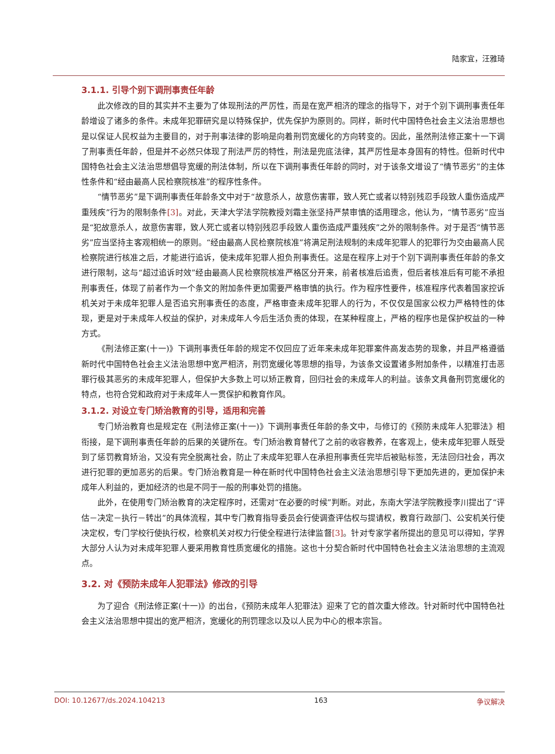陆家宜，汪雅琦
3.1.1. 引导个别下调刑事责任年龄
此次修改的目的其实并不主要为了体现刑法的严厉性，而是在宽严相济的理念的指导下，对于个别下调刑事责任年龄增设了诸多的条件。未成年犯罪研究是以特殊保护，优先保护为原则的。同样，新时代中国特色社会主义法治思想也是以保证人民权益为主要目的，对于刑事法律的影响是向着刑罚宽缓化的方向转变的。因此，虽然刑法修正案十一下调了刑事责任年龄，但是并不必然只体现了刑法严厉的特性，刑法是兜底法律，其严厉性是本身固有的特性。但新时代中国特色社会主义法治思想倡导宽缓的刑法体制，所以在下调刑事责任年龄的同时，对于该条文增设了“情节恶劣”的主体性条件和“经由最高人民检察院核准”的程序性条件。
“情节恶劣”是下调刑事责任年龄条文中对于“故意杀人，故意伤害罪，致人死亡或者以特别残忍手段致人重伤造成严重残疾”行为的限制条件[3]。对此，天津大学法学院教授刘霜主张坚持严禁审慎的适用理念，他认为，“情节恶劣”应当是“犯故意杀人，故意伤害罪，致人死亡或者以特别残忍手段致人重伤造成严重残疾”之外的限制条件。对于是否“情节恶劣”应当坚持主客观相统一的原则。“经由最高人民检察院核准”将满足刑法规制的未成年犯罪人的犯罪行为交由最高人民检察院进行核准之后，才能进行追诉，使未成年犯罪人担负刑事责任。这是在程序上对于个别下调刑事责任年龄的条文进行限制，这与“超过追诉时效”经由最高人民检察院核准严格区分开来，前者核准后追责，但后者核准后有可能不承担刑事责任，体现了前者作为一个条文的附加条件更加需要严格审慎的执行。作为程序性要件，核准程序代表着国家控诉机关对于未成年犯罪人是否追究刑事责任的态度，严格审查未成年犯罪人的行为，不仅仅是国家公权力严格特性的体现，更是对于未成年人权益的保护，对未成年人今后生活负责的体现，在某种程度上，严格的程序也是保护权益的一种方式。
《刑法修正案(十一)》下调刑事责任年龄的规定不仅回应了近年来未成年犯罪案件高发态势的现象，并且严格遵循新时代中国特色社会主义法治思想中宽严相济，刑罚宽缓化等思想的指导，为该条文设置诸多附加条件，以精准打击恶罪行极其恶劣的未成年犯罪人，但保护大多数上可以矫正教育，回归社会的未成年人的利益。该条文具备刑罚宽缓化的特点，也符合党和政府对于未成年人一贯保护和教育作风。
3.1.2. 对设立专门矫治教育的引导，适用和完善
专门矫治教育也是规定在《刑法修正案(十一)》下调刑事责任年龄的条文中，与修订的《预防未成年人犯罪法》相衔接，是下调刑事责任年龄的后果的关键所在。专门矫治教育替代了之前的收容教养，在客观上，使未成年犯罪人既受到了惩罚教育矫治，又没有完全脱离社会，防止了未成年犯罪人在承担刑事责任完毕后被贴标签，无法回归社会，再次进行犯罪的更加恶劣的后果。专门矫治教育是一种在新时代中国特色社会主义法治思想引导下更加先进的，更加保护未成年人利益的，更加经济的也是不同于一般的刑事处罚的措施。
此外，在使用专门矫治教育的决定程序时，还需对“在必要的时候”判断。对此，东南大学法学院教授李川提出了“评估－决定－执行－转出”的具体流程，其中专门教育指导委员会行使调查评估权与提请权，教育行政部门、公安机关行使决定权，专门学校行使执行权，检察机关对权力行使全程进行法律监督[3]。针对专家学者所提出的意见可以得知，学界大部分人认为对未成年犯罪人要采用教育性质宽缓化的措施。这也十分契合新时代中国特色社会主义法治思想的主流观点。
3.2. 对《预防未成年人犯罪法》修改的引导
为了迎合《刑法修正案(十一)》的出台，《预防未成年人犯罪法》迎来了它的首次重大修改。针对新时代中国特色社会主义法治思想中提出的宽严相济，宽缓化的刑罚理念以及以人民为中心的根本宗旨。
DOI: 10.12677/ds.2024.104213 163 争议解决